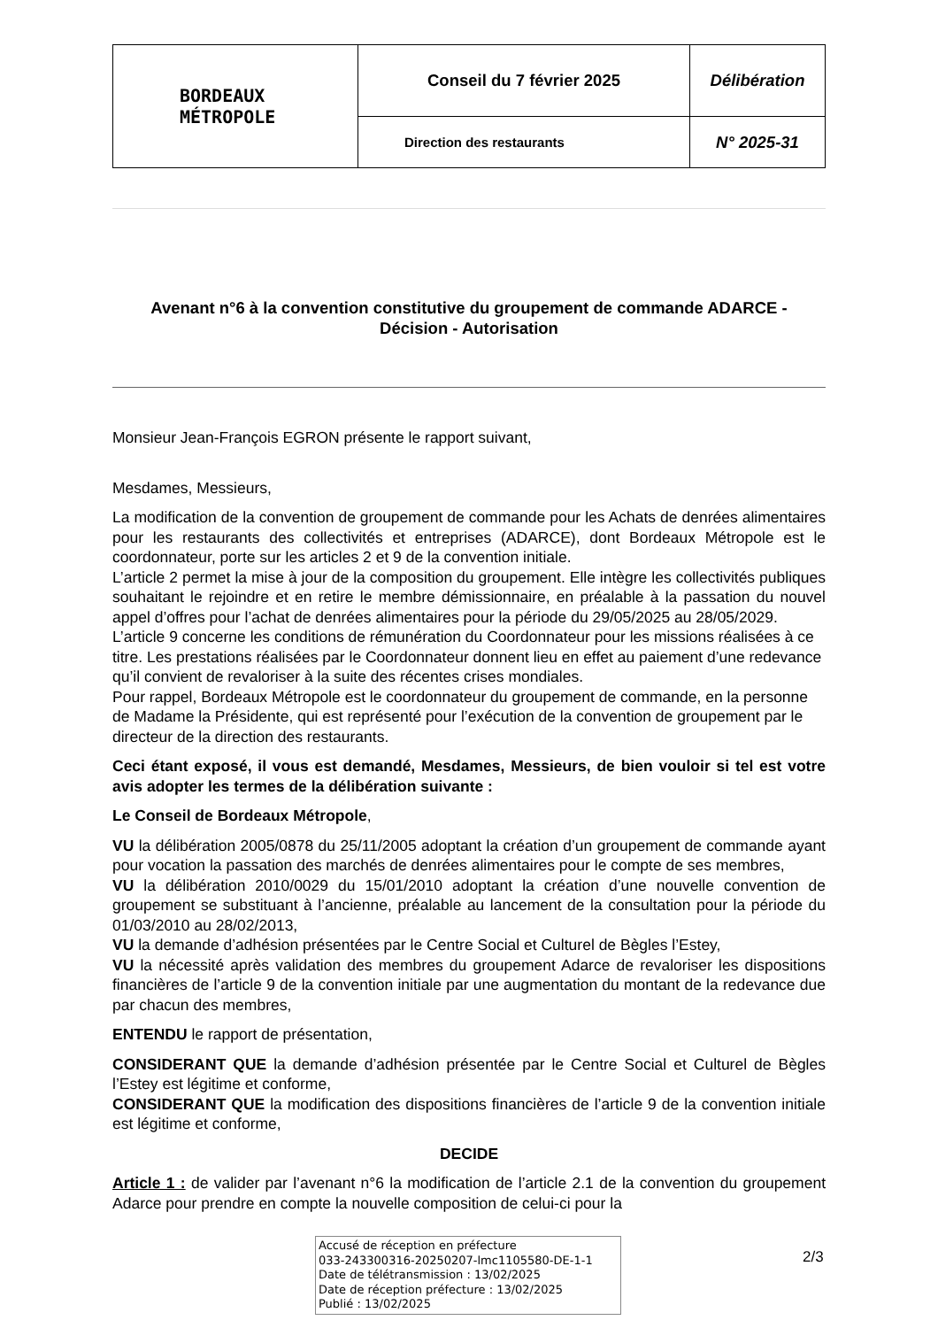| BORDEAUX MÉTROPOLE | Conseil du 7 février 2025 | Délibération |
| | Direction des restaurants | N° 2025-31 |
Avenant n°6 à la convention constitutive du groupement de commande ADARCE -
Décision - Autorisation
Monsieur Jean-François EGRON présente le rapport suivant,
Mesdames, Messieurs,
La modification de la convention de groupement de commande pour les Achats de denrées alimentaires pour les restaurants des collectivités et entreprises (ADARCE), dont Bordeaux Métropole est le coordonnateur, porte sur les articles 2 et 9 de la convention initiale.
L’article 2 permet la mise à jour de la composition du groupement. Elle intègre les collectivités publiques souhaitant le rejoindre et en retire le membre démissionnaire, en préalable à la passation du nouvel appel d’offres pour l’achat de denrées alimentaires pour la période du 29/05/2025 au 28/05/2029.
L’article 9 concerne les conditions de rémunération du Coordonnateur pour les missions réalisées à ce titre. Les prestations réalisées par le Coordonnateur donnent lieu en effet au paiement d’une redevance qu’il convient de revaloriser à la suite des récentes crises mondiales.
Pour rappel, Bordeaux Métropole est le coordonnateur du groupement de commande, en la personne de Madame la Présidente, qui est représenté pour l’exécution de la convention de groupement par le directeur de la direction des restaurants.
Ceci étant exposé, il vous est demandé, Mesdames, Messieurs, de bien vouloir si tel est votre avis adopter les termes de la délibération suivante :
Le Conseil de Bordeaux Métropole,
VU la délibération 2005/0878 du 25/11/2005 adoptant la création d’un groupement de commande ayant pour vocation la passation des marchés de denrées alimentaires pour le compte de ses membres,
VU la délibération 2010/0029 du 15/01/2010 adoptant la création d’une nouvelle convention de groupement se substituant à l’ancienne, préalable au lancement de la consultation pour la période du 01/03/2010 au 28/02/2013,
VU la demande d’adhésion présentées par le Centre Social et Culturel de Bègles l’Estey,
VU la nécessité après validation des membres du groupement Adarce de revaloriser les dispositions financières de l’article 9 de la convention initiale par une augmentation du montant de la redevance due par chacun des membres,
ENTENDU le rapport de présentation,
CONSIDERANT QUE la demande d’adhésion présentée par le Centre Social et Culturel de Bègles l’Estey est légitime et conforme,
CONSIDERANT QUE la modification des dispositions financières de l’article 9 de la convention initiale est légitime et conforme,
DECIDE
Article 1 : de valider par l’avenant n°6 la modification de l’article 2.1 de la convention du groupement Adarce pour prendre en compte la nouvelle composition de celui-ci pour la
Accusé de réception en préfecture
033-243300316-20250207-lmc1105580-DE-1-1
Date de télétransmission : 13/02/2025
Date de réception préfecture : 13/02/2025
Publié : 13/02/2025
2/3